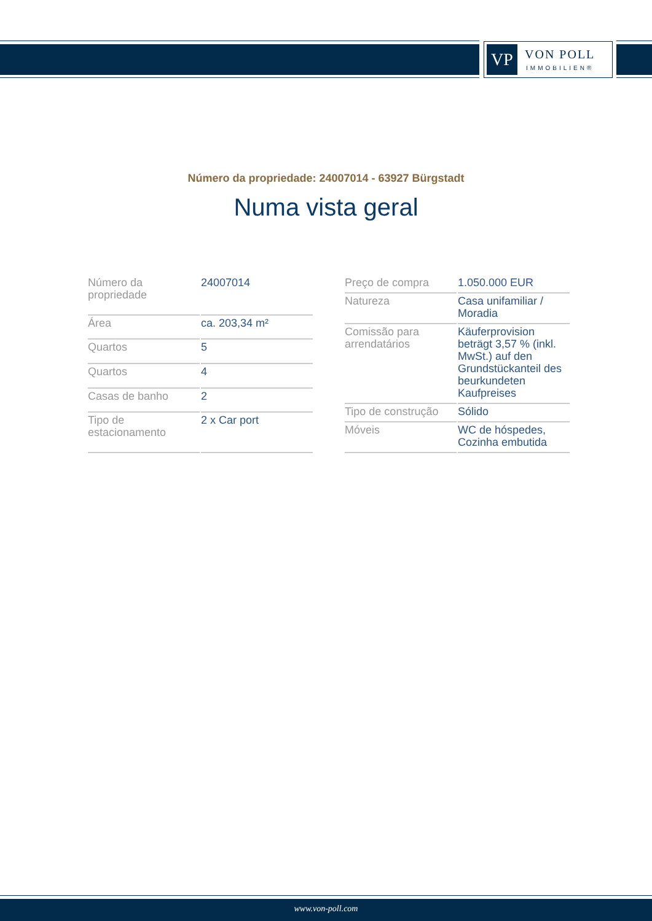VP
VON POLL
IMMOBILIEN®
Número da propriedade: 24007014 - 63927 Bürgstadt
Numa vista geral
| Número da propriedade | 24007014 |
| Área | ca. 203,34 m² |
| Quartos | 5 |
| Quartos | 4 |
| Casas de banho | 2 |
| Tipo de estacionamento | 2 x Car port |
| Preço de compra | 1.050.000 EUR |
| Natureza | Casa unifamiliar / Moradia |
| Comissão para arrendatários | Käuferprovision beträgt 3,57 % (inkl. MwSt.) auf den Grundstückanteil des beurkundeten Kaufpreises |
| Tipo de construção | Sólido |
| Móveis | WC de hóspedes, Cozinha embutida |
www.von-poll.com